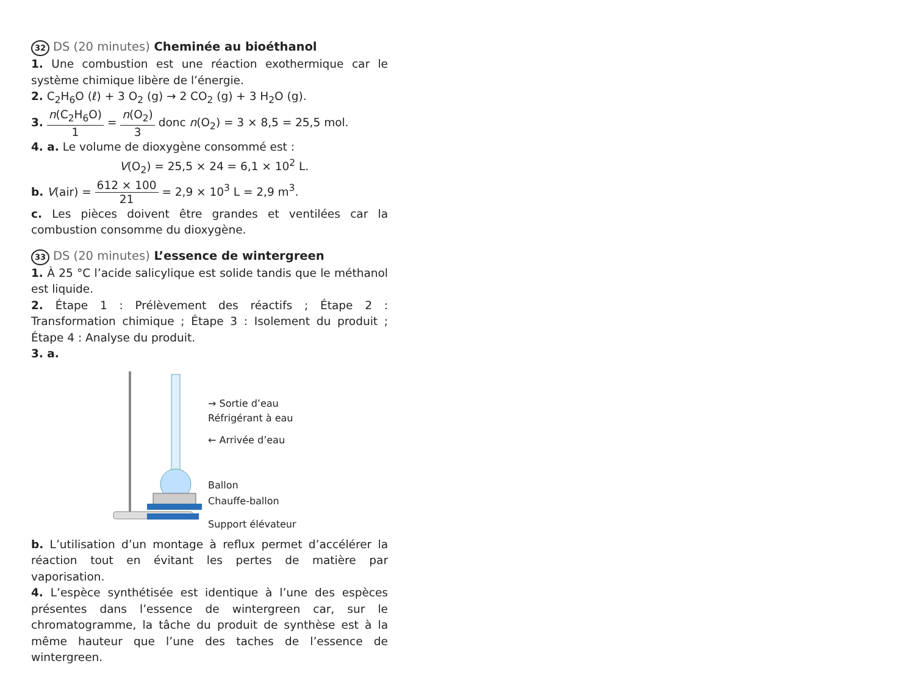32 DS (20 minutes) Cheminée au bioéthanol
1. Une combustion est une réaction exothermique car le système chimique libère de l’énergie.
2. C<sub>2</sub>H<sub>6</sub>O (ℓ) + 3 O<sub>2</sub> (g) → 2 CO<sub>2</sub> (g) + 3 H<sub>2</sub>O (g).
3. n(C<sub>2</sub>H<sub>6</sub>O) 1 = n(O<sub>2</sub>) 3 donc n(O<sub>2</sub>) = 3 × 8,5 = 25,5 mol.
4. a. Le volume de dioxygène consommé est :
V(O<sub>2</sub>) = 25,5 × 24 = 6,1 × 10<sup>2</sup> L.
b. V(air) = 612 × 100 21 = 2,9 × 10<sup>3</sup> L = 2,9 m<sup>3</sup>.
c. Les pièces doivent être grandes et ventilées car la combustion consomme du dioxygène.
33 DS (20 minutes) L’essence de wintergreen
1. À 25 °C l’acide salicylique est solide tandis que le méthanol est liquide.
2. Étape 1 : Prélèvement des réactifs ; Étape 2 : Transformation chimique ; Étape 3 : Isolement du produit ; Étape 4 : Analyse du produit.
3. a.
→ Sortie d’eau
Réfrigérant à eau
← Arrivée d’eau
Ballon
Chauffe-ballon
Support élévateur
b. L’utilisation d’un montage à reflux permet d’accélérer la réaction tout en évitant les pertes de matière par vaporisation.
4. L’espèce synthétisée est identique à l’une des espèces présentes dans l’essence de wintergreen car, sur le chromatogramme, la tâche du produit de synthèse est à la même hauteur que l’une des taches de l’essence de wintergreen.